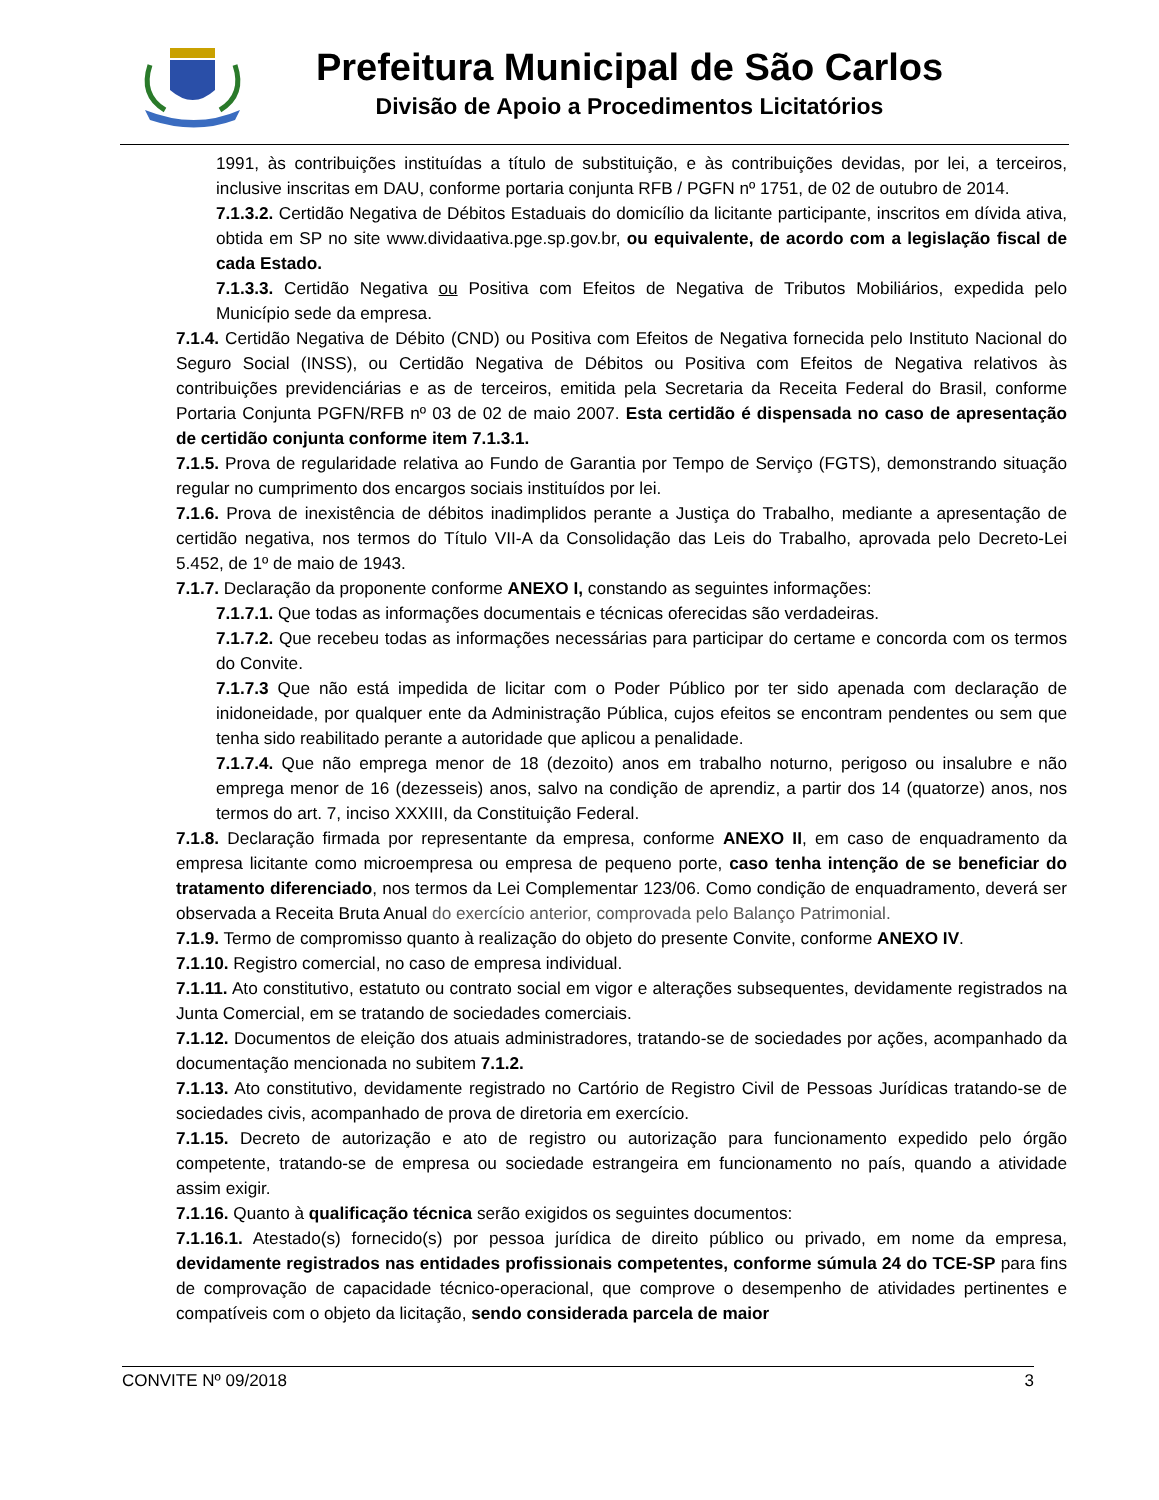Prefeitura Municipal de São Carlos
Divisão de Apoio a Procedimentos Licitatórios
1991, às contribuições instituídas a título de substituição, e às contribuições devidas, por lei, a terceiros, inclusive inscritas em DAU, conforme portaria conjunta RFB / PGFN nº 1751, de 02 de outubro de 2014.
7.1.3.2. Certidão Negativa de Débitos Estaduais do domicílio da licitante participante, inscritos em dívida ativa, obtida em SP no site www.dividaativa.pge.sp.gov.br, ou equivalente, de acordo com a legislação fiscal de cada Estado.
7.1.3.3. Certidão Negativa ou Positiva com Efeitos de Negativa de Tributos Mobiliários, expedida pelo Município sede da empresa.
7.1.4. Certidão Negativa de Débito (CND) ou Positiva com Efeitos de Negativa fornecida pelo Instituto Nacional do Seguro Social (INSS), ou Certidão Negativa de Débitos ou Positiva com Efeitos de Negativa relativos às contribuições previdenciárias e as de terceiros, emitida pela Secretaria da Receita Federal do Brasil, conforme Portaria Conjunta PGFN/RFB nº 03 de 02 de maio 2007. Esta certidão é dispensada no caso de apresentação de certidão conjunta conforme item 7.1.3.1.
7.1.5. Prova de regularidade relativa ao Fundo de Garantia por Tempo de Serviço (FGTS), demonstrando situação regular no cumprimento dos encargos sociais instituídos por lei.
7.1.6. Prova de inexistência de débitos inadimplidos perante a Justiça do Trabalho, mediante a apresentação de certidão negativa, nos termos do Título VII-A da Consolidação das Leis do Trabalho, aprovada pelo Decreto-Lei 5.452, de 1º de maio de 1943.
7.1.7. Declaração da proponente conforme ANEXO I, constando as seguintes informações:
7.1.7.1. Que todas as informações documentais e técnicas oferecidas são verdadeiras.
7.1.7.2. Que recebeu todas as informações necessárias para participar do certame e concorda com os termos do Convite.
7.1.7.3 Que não está impedida de licitar com o Poder Público por ter sido apenada com declaração de inidoneidade, por qualquer ente da Administração Pública, cujos efeitos se encontram pendentes ou sem que tenha sido reabilitado perante a autoridade que aplicou a penalidade.
7.1.7.4. Que não emprega menor de 18 (dezoito) anos em trabalho noturno, perigoso ou insalubre e não emprega menor de 16 (dezesseis) anos, salvo na condição de aprendiz, a partir dos 14 (quatorze) anos, nos termos do art. 7, inciso XXXIII, da Constituição Federal.
7.1.8. Declaração firmada por representante da empresa, conforme ANEXO II, em caso de enquadramento da empresa licitante como microempresa ou empresa de pequeno porte, caso tenha intenção de se beneficiar do tratamento diferenciado, nos termos da Lei Complementar 123/06. Como condição de enquadramento, deverá ser observada a Receita Bruta Anual do exercício anterior, comprovada pelo Balanço Patrimonial.
7.1.9. Termo de compromisso quanto à realização do objeto do presente Convite, conforme ANEXO IV.
7.1.10. Registro comercial, no caso de empresa individual.
7.1.11. Ato constitutivo, estatuto ou contrato social em vigor e alterações subsequentes, devidamente registrados na Junta Comercial, em se tratando de sociedades comerciais.
7.1.12. Documentos de eleição dos atuais administradores, tratando-se de sociedades por ações, acompanhado da documentação mencionada no subitem 7.1.2.
7.1.13. Ato constitutivo, devidamente registrado no Cartório de Registro Civil de Pessoas Jurídicas tratando-se de sociedades civis, acompanhado de prova de diretoria em exercício.
7.1.15. Decreto de autorização e ato de registro ou autorização para funcionamento expedido pelo órgão competente, tratando-se de empresa ou sociedade estrangeira em funcionamento no país, quando a atividade assim exigir.
7.1.16. Quanto à qualificação técnica serão exigidos os seguintes documentos:
7.1.16.1. Atestado(s) fornecido(s) por pessoa jurídica de direito público ou privado, em nome da empresa, devidamente registrados nas entidades profissionais competentes, conforme súmula 24 do TCE-SP para fins de comprovação de capacidade técnico-operacional, que comprove o desempenho de atividades pertinentes e compatíveis com o objeto da licitação, sendo considerada parcela de maior
CONVITE Nº 09/2018 3